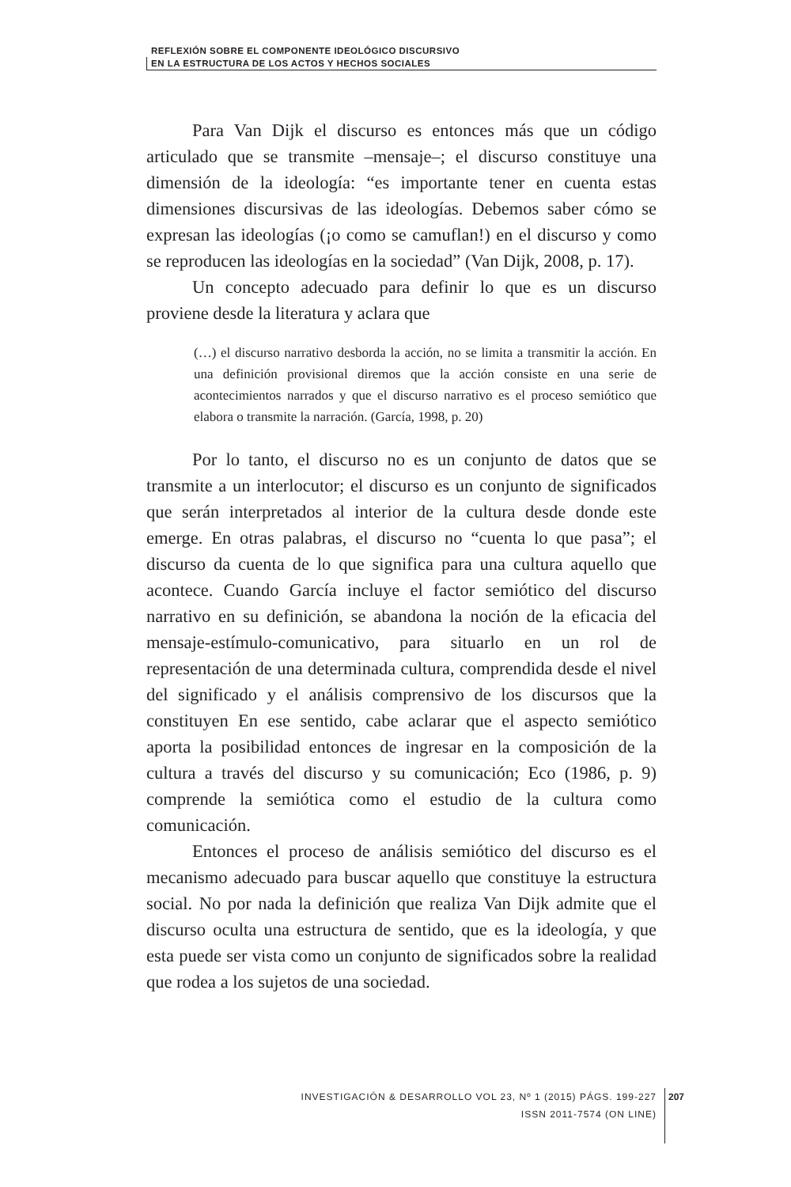REFLEXIÓN SOBRE EL COMPONENTE IDEOLÓGICO DISCURSIVO
EN LA ESTRUCTURA DE LOS ACTOS Y HECHOS SOCIALES
Para Van Dijk el discurso es entonces más que un código articulado que se transmite –mensaje–; el discurso constituye una dimensión de la ideología: “es importante tener en cuenta estas dimensiones discursivas de las ideologías. Debemos saber cómo se expresan las ideologías (¡o como se camuflan!) en el discurso y como se reproducen las ideologías en la sociedad” (Van Dijk, 2008, p. 17).
Un concepto adecuado para definir lo que es un discurso proviene desde la literatura y aclara que
(…) el discurso narrativo desborda la acción, no se limita a transmitir la acción. En una definición provisional diremos que la acción consiste en una serie de acontecimientos narrados y que el discurso narrativo es el proceso semiótico que elabora o transmite la narración. (García, 1998, p. 20)
Por lo tanto, el discurso no es un conjunto de datos que se transmite a un interlocutor; el discurso es un conjunto de significados que serán interpretados al interior de la cultura desde donde este emerge. En otras palabras, el discurso no “cuenta lo que pasa”; el discurso da cuenta de lo que significa para una cultura aquello que acontece. Cuando García incluye el factor semiótico del discurso narrativo en su definición, se abandona la noción de la eficacia del mensaje-estímulo-comunicativo, para situarlo en un rol de representación de una determinada cultura, comprendida desde el nivel del significado y el análisis comprensivo de los discursos que la constituyen En ese sentido, cabe aclarar que el aspecto semiótico aporta la posibilidad entonces de ingresar en la composición de la cultura a través del discurso y su comunicación; Eco (1986, p. 9) comprende la semiótica como el estudio de la cultura como comunicación.
Entonces el proceso de análisis semiótico del discurso es el mecanismo adecuado para buscar aquello que constituye la estructura social. No por nada la definición que realiza Van Dijk admite que el discurso oculta una estructura de sentido, que es la ideología, y que esta puede ser vista como un conjunto de significados sobre la realidad que rodea a los sujetos de una sociedad.
INVESTIGACIÓN & DESARROLLO VOL 23, Nº 1 (2015) PÁGS. 199-227
ISSN 2011-7574 (ON LINE)
207